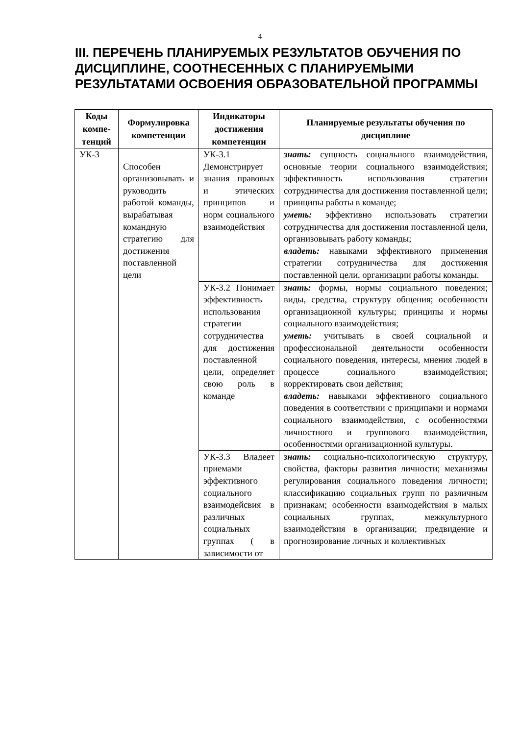4
III. ПЕРЕЧЕНЬ ПЛАНИРУЕМЫХ РЕЗУЛЬТАТОВ ОБУЧЕНИЯ ПО ДИСЦИПЛИНЕ, СООТНЕСЕННЫХ С ПЛАНИРУЕМЫМИ РЕЗУЛЬТАТАМИ ОСВОЕНИЯ ОБРАЗОВАТЕЛЬНОЙ ПРОГРАММЫ
| Коды компе-тенций | Формулировка компетенции | Индикаторы достижения компетенции | Планируемые результаты обучения по дисциплине |
| --- | --- | --- | --- |
| УК-3 | Способен организовывать и руководить работой команды, вырабатывая командную стратегию для достижения поставленной цели | УК-3.1 Демонстрирует знания правовых и этических принципов и норм социального взаимодействия | знать: сущность социального взаимодействия, основные теории социального взаимодействия; эффективность использования стратегии сотрудничества для достижения поставленной цели; принципы работы в команде; уметь: эффективно использовать стратегии сотрудничества для достижения поставленной цели, организовывать работу команды; владеть: навыками эффективного применения стратегии сотрудничества для достижения поставленной цели, организации работы команды. |
| | | УК-3.2 Понимает эффективность использования стратегии сотрудничества для достижения поставленной цели, определяет свою роль в команде | знать: формы, нормы социального поведения; виды, средства, структуру общения; особенности организационной культуры; принципы и нормы социального взаимодействия; уметь: учитывать в своей социальной и профессиональной деятельности особенности социального поведения, интересы, мнения людей в процессе социального взаимодействия; корректировать свои действия; владеть: навыками эффективного социального поведения в соответствии с принципами и нормами социального взаимодействия, с особенностями личностного и группового взаимодействия, особенностями организационной культуры. |
| | | УК-3.3 Владеет приемами эффективного социального взаимодейсвия в различных социальных группах ( в зависимости от | знать: социально-психологическую структуру, свойства, факторы развития личности; механизмы регулирования социального поведения личности; классификацию социальных групп по различным признакам; особенности взаимодействия в малых социальных группах, межкультурного взаимодействия в организации; предвидение и прогнозирование личных и коллективных |